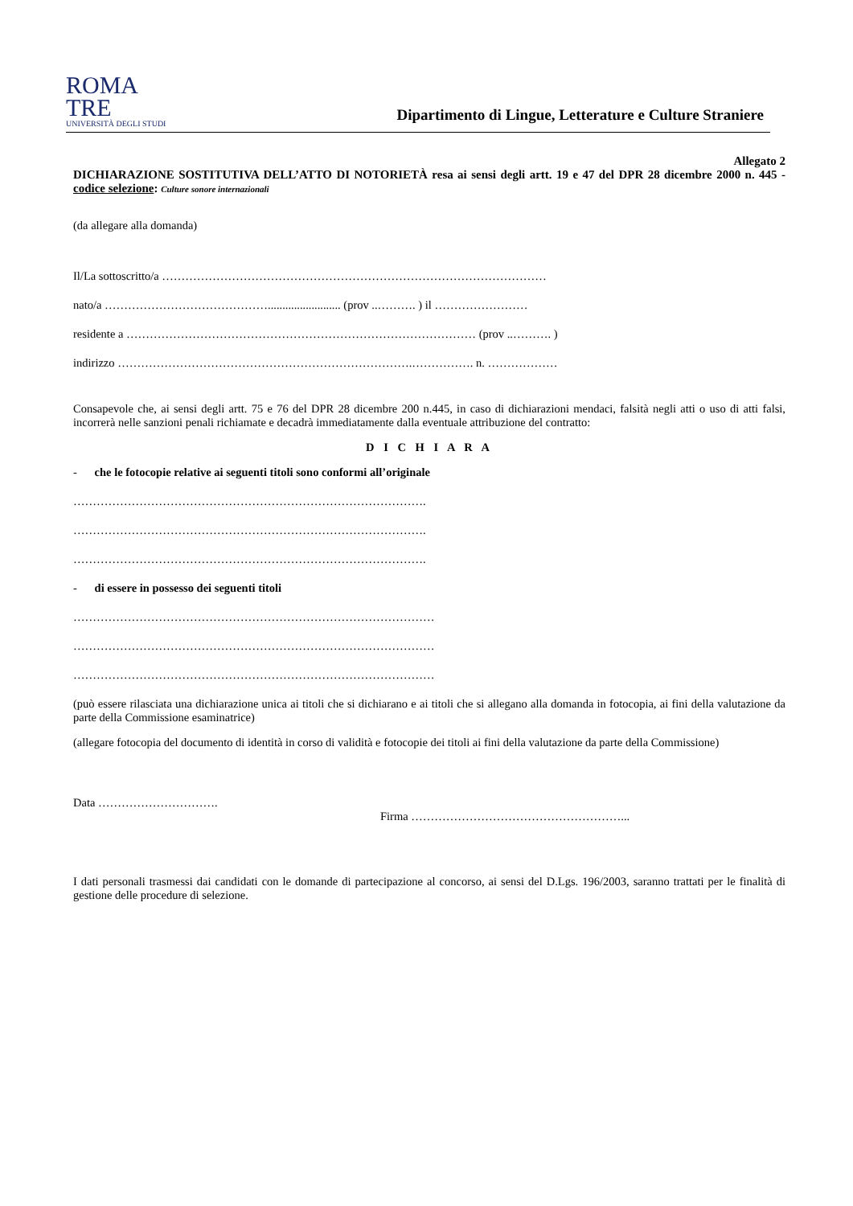ROMA
TRE
UNIVERSITÀ DEGLI STUDI
Dipartimento di Lingue, Letterature e Culture Straniere
Allegato 2
DICHIARAZIONE SOSTITUTIVA DELL’ATTO DI NOTORIETÀ resa ai sensi degli artt. 19 e 47 del DPR 28 dicembre 2000 n. 445 - codice selezione: Culture sonore internazionali
(da allegare alla domanda)
Il/La sottoscritto/a ………………………………………………………………………………………
nato/a ……………………………………......................... (prov ..………. ) il ……………………
residente a ……………………………………………………………………………… (prov ..………. )
indirizzo ………………………………………………………………….……………. n. ………………
Consapevole che, ai sensi degli artt. 75 e 76 del DPR 28 dicembre 200 n.445, in caso di dichiarazioni mendaci, falsità negli atti o uso di atti falsi, incorrerà nelle sanzioni penali richiamate e decadrà immediatamente dalla eventuale attribuzione del contratto:
D I C H I A R A
- che le fotocopie relative ai seguenti titoli sono conformi all’originale
……………………………………………………………………………….
……………………………………………………………………………….
……………………………………………………………………………….
- di essere in possesso dei seguenti titoli
…………………………………………………………………………………
…………………………………………………………………………………
…………………………………………………………………………………
(può essere rilasciata una dichiarazione unica ai titoli che si dichiarano e ai titoli che si allegano alla domanda in fotocopia, ai fini della valutazione da parte della Commissione esaminatrice)
(allegare fotocopia del documento di identità in corso di validità e fotocopie dei titoli ai fini della valutazione da parte della Commissione)
Data ………………………….
Firma ………………………………………………...
I dati personali trasmessi dai candidati con le domande di partecipazione al concorso, ai sensi del D.Lgs. 196/2003, saranno trattati per le finalità di gestione delle procedure di selezione.